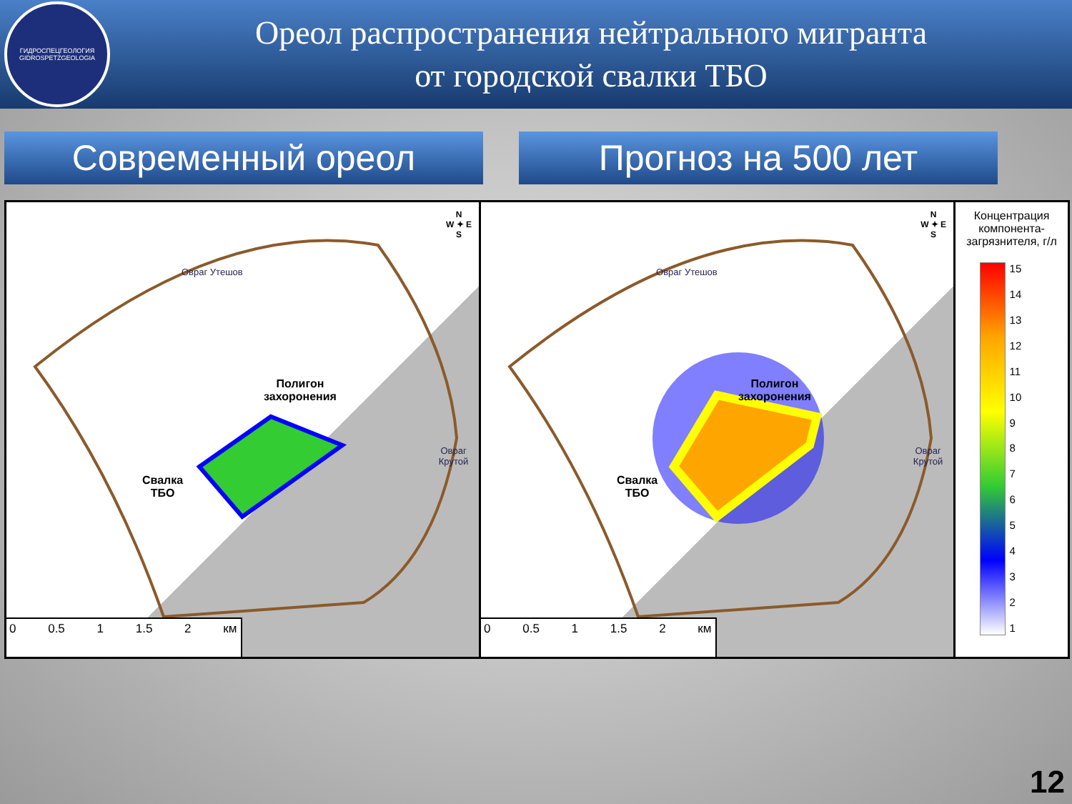ГИДРОСПЕЦГЕОЛОГИЯ
GIDROSPETZGEOLOGIA
Ореол распространения нейтрального мигранта
от городской свалки ТБО
Современный ореол Прогноз на 500 лет
Полигон
захоронения
Свалка
ТБО
Овраг Утешов
Овраг Крутой
N
W ✦ E
S
0 0.5 1 1.5 2 км
Полигон
захоронения
Свалка
ТБО
Овраг Утешов
Овраг Крутой
N
W ✦ E
S
0 0.5 1 1.5 2 км
Концентрация компонента-загрязнителя, г/л
15
14
13
12
11
10
987654321
12